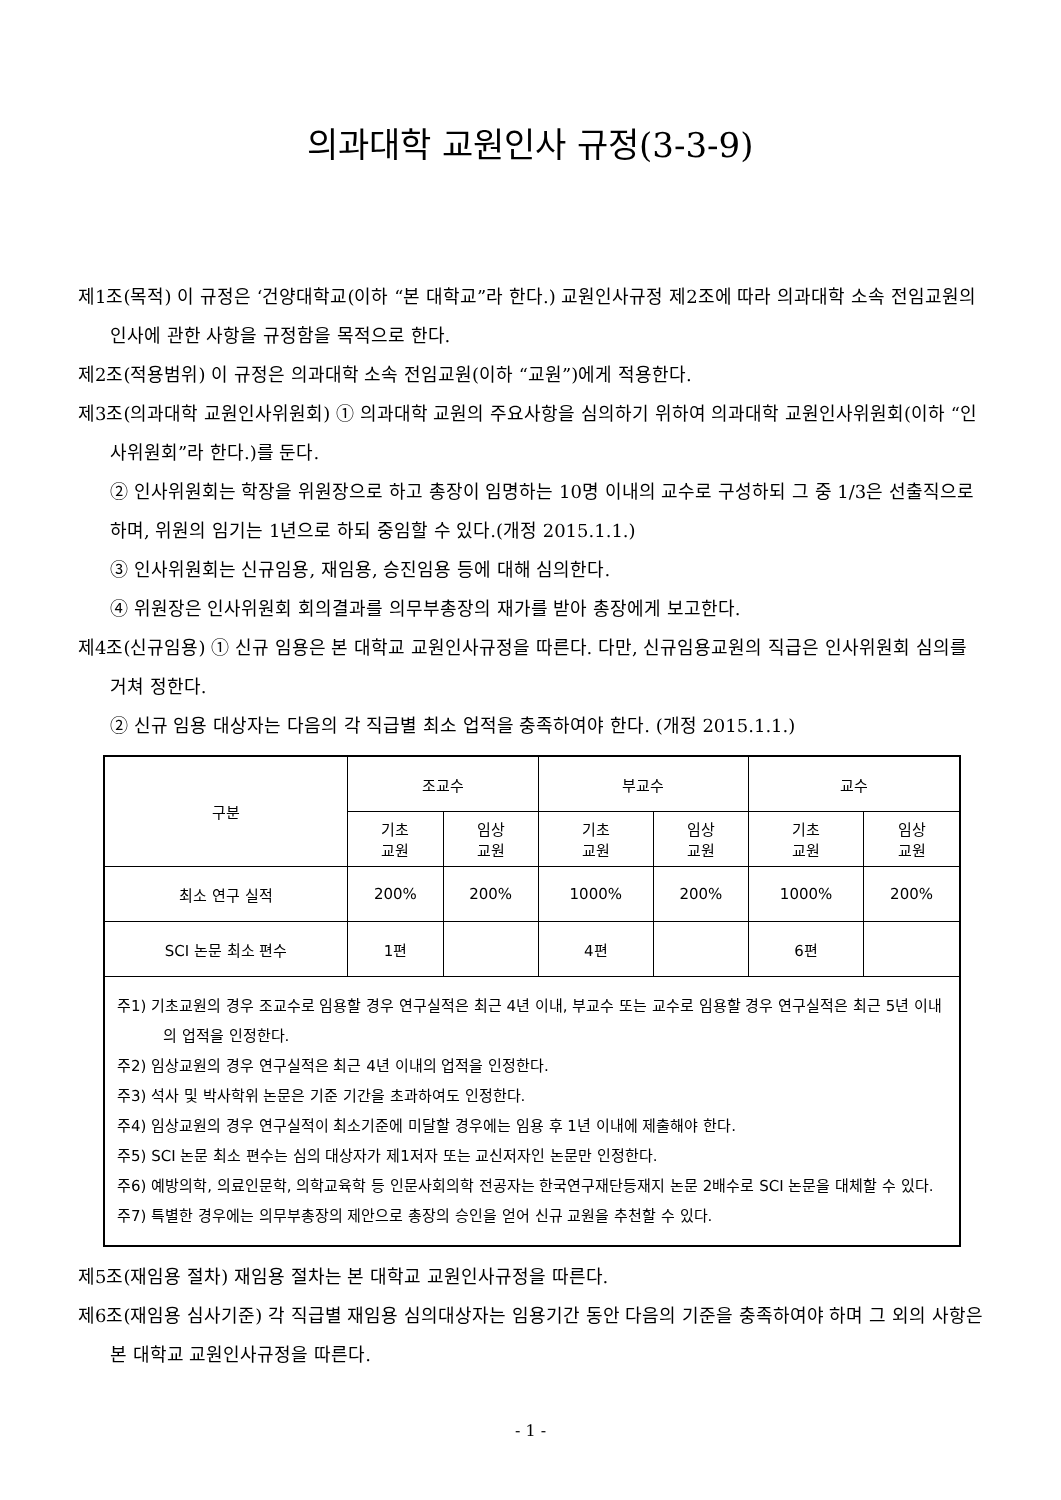의과대학 교원인사 규정(3-3-9)
제1조(목적) 이 규정은 ‘건양대학교(이하 “본 대학교”라 한다.) 교원인사규정 제2조에 따라 의과대학 소속 전임교원의 인사에 관한 사항을 규정함을 목적으로 한다.
제2조(적용범위) 이 규정은 의과대학 소속 전임교원(이하 “교원”)에게 적용한다.
제3조(의과대학 교원인사위원회) ① 의과대학 교원의 주요사항을 심의하기 위하여 의과대학 교원인사위원회(이하 “인사위원회”라 한다.)를 둔다.
② 인사위원회는 학장을 위원장으로 하고 총장이 임명하는 10명 이내의 교수로 구성하되 그 중 1/3은 선출직으로 하며, 위원의 임기는 1년으로 하되 중임할 수 있다.(개정 2015.1.1.)
③ 인사위원회는 신규임용, 재임용, 승진임용 등에 대해 심의한다.
④ 위원장은 인사위원회 회의결과를 의무부총장의 재가를 받아 총장에게 보고한다.
제4조(신규임용) ① 신규 임용은 본 대학교 교원인사규정을 따른다. 다만, 신규임용교원의 직급은 인사위원회 심의를 거쳐 정한다.
② 신규 임용 대상자는 다음의 각 직급별 최소 업적을 충족하여야 한다. (개정 2015.1.1.)
| 구분 | 조교수 | | 부교수 | | 교수 | |
| --- | --- | --- | --- | --- | --- | --- |
| | 기초 교원 | 임상 교원 | 기초 교원 | 임상 교원 | 기초 교원 | 임상 교원 |
| 최소 연구 실적 | 200% | 200% | 1000% | 200% | 1000% | 200% |
| SCI 논문 최소 편수 | 1편 | | 4편 | | 6편 | |
| 주1) 기초교원의 경우 조교수로 임용할 경우 연구실적은 최근 4년 이내, 부교수 또는 교수로 임용할 경우 연구실적은 최근 5년 이내의 업적을 인정한다. 주2) 임상교원의 경우 연구실적은 최근 4년 이내의 업적을 인정한다. 주3) 석사 및 박사학위 논문은 기준 기간을 초과하여도 인정한다. 주4) 임상교원의 경우 연구실적이 최소기준에 미달할 경우에는 임용 후 1년 이내에 제출해야 한다. 주5) SCI 논문 최소 편수는 심의 대상자가 제1저자 또는 교신저자인 논문만 인정한다. 주6) 예방의학, 의료인문학, 의학교육학 등 인문사회의학 전공자는 한국연구재단등재지 논문 2배수로 SCI 논문을 대체할 수 있다. 주7) 특별한 경우에는 의무부총장의 제안으로 총장의 승인을 얻어 신규 교원을 추천할 수 있다. | | | | | | |
제5조(재임용 절차) 재임용 절차는 본 대학교 교원인사규정을 따른다.
제6조(재임용 심사기준) 각 직급별 재임용 심의대상자는 임용기간 동안 다음의 기준을 충족하여야 하며 그 외의 사항은 본 대학교 교원인사규정을 따른다.
- 1 -